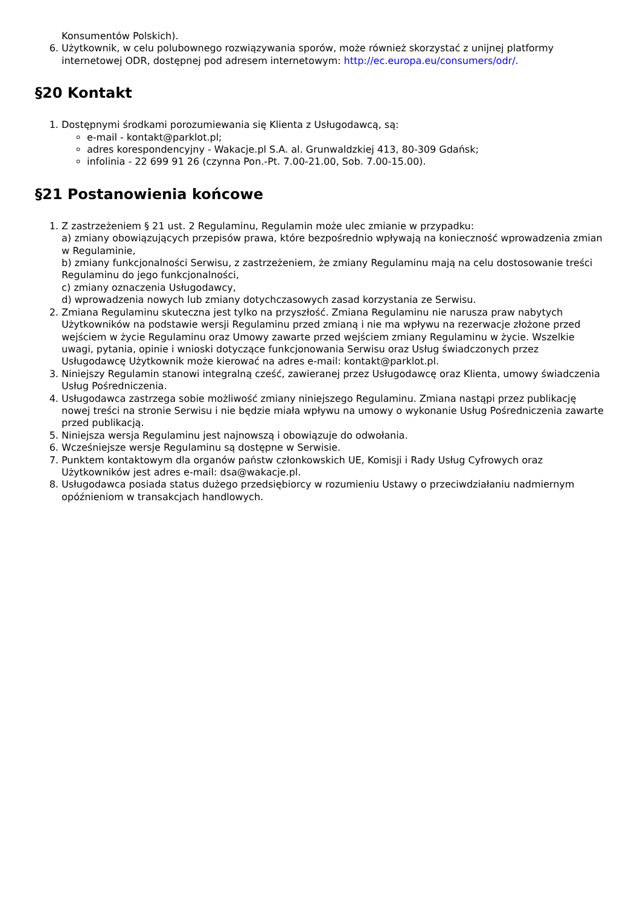Konsumentów Polskich).
6. Użytkownik, w celu polubownego rozwiązywania sporów, może również skorzystać z unijnej platformy internetowej ODR, dostępnej pod adresem internetowym: http://ec.europa.eu/consumers/odr/.
§20 Kontakt
1. Dostępnymi środkami porozumiewania się Klienta z Usługodawcą, są:
e-mail - kontakt@parklot.pl;
adres korespondencyjny - Wakacje.pl S.A. al. Grunwaldzkiej 413, 80-309 Gdańsk;
infolinia - 22 699 91 26 (czynna Pon.-Pt. 7.00-21.00, Sob. 7.00-15.00).
§21 Postanowienia końcowe
1. Z zastrzeżeniem § 21 ust. 2 Regulaminu, Regulamin może ulec zmianie w przypadku:
a) zmiany obowiązujących przepisów prawa, które bezpośrednio wpływają na konieczność wprowadzenia zmian w Regulaminie,
b) zmiany funkcjonalności Serwisu, z zastrzeżeniem, że zmiany Regulaminu mają na celu dostosowanie treści Regulaminu do jego funkcjonalności,
c) zmiany oznaczenia Usługodawcy,
d) wprowadzenia nowych lub zmiany dotychczasowych zasad korzystania ze Serwisu.
2. Zmiana Regulaminu skuteczna jest tylko na przyszłość. Zmiana Regulaminu nie narusza praw nabytych Użytkowników na podstawie wersji Regulaminu przed zmianą i nie ma wpływu na rezerwacje złożone przed wejściem w życie Regulaminu oraz Umowy zawarte przed wejściem zmiany Regulaminu w życie. Wszelkie uwagi, pytania, opinie i wnioski dotyczące funkcjonowania Serwisu oraz Usług świadczonych przez Usługodawcę Użytkownik może kierować na adres e-mail: kontakt@parklot.pl.
3. Niniejszy Regulamin stanowi integralną cześć, zawieranej przez Usługodawcę oraz Klienta, umowy świadczenia Usług Pośredniczenia.
4. Usługodawca zastrzega sobie możliwość zmiany niniejszego Regulaminu. Zmiana nastąpi przez publikację nowej treści na stronie Serwisu i nie będzie miała wpływu na umowy o wykonanie Usług Pośredniczenia zawarte przed publikacją.
5. Niniejsza wersja Regulaminu jest najnowszą i obowiązuje do odwołania.
6. Wcześniejsze wersje Regulaminu są dostępne w Serwisie.
7. Punktem kontaktowym dla organów państw członkowskich UE, Komisji i Rady Usług Cyfrowych oraz Użytkowników jest adres e-mail: dsa@wakacje.pl.
8. Usługodawca posiada status dużego przedsiębiorcy w rozumieniu Ustawy o przeciwdziałaniu nadmiernym opóźnieniom w transakcjach handlowych.